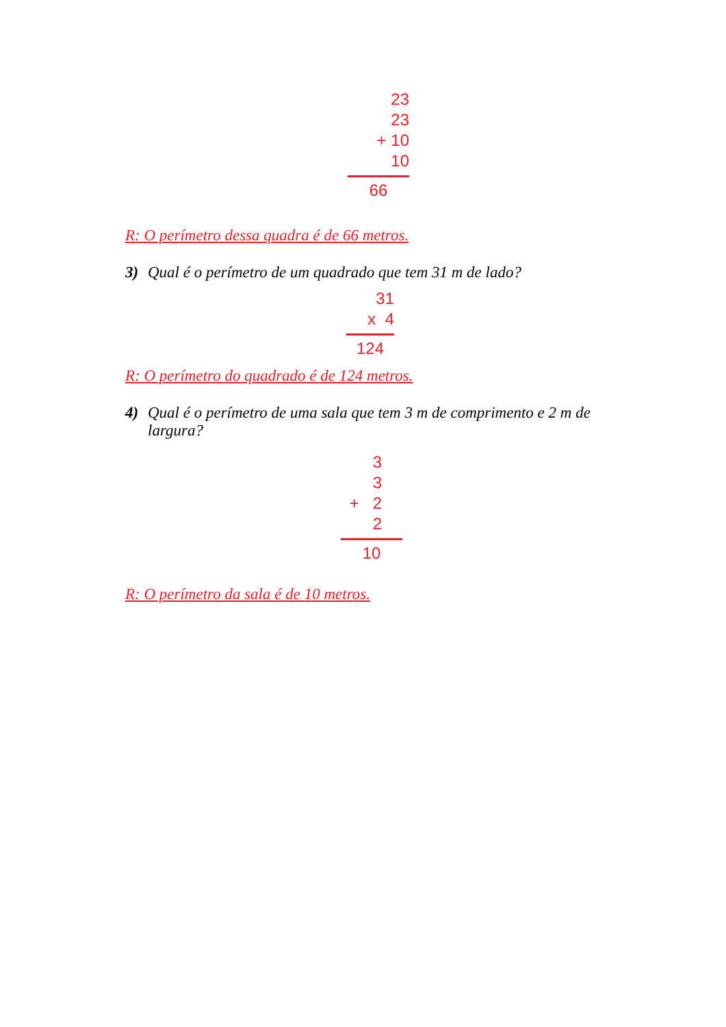23
23
+ 10
10
66
R: O perímetro dessa quadra é de 66 metros.
3) Qual é o perímetro de um quadrado que tem 31 m de lado?
31
x 4
124
R: O perímetro do quadrado é de 124 metros.
4) Qual é o perímetro de uma sala que tem 3 m de comprimento e 2 m de largura?
3
3
+ 2
2
10
R: O perímetro da sala é de 10 metros.